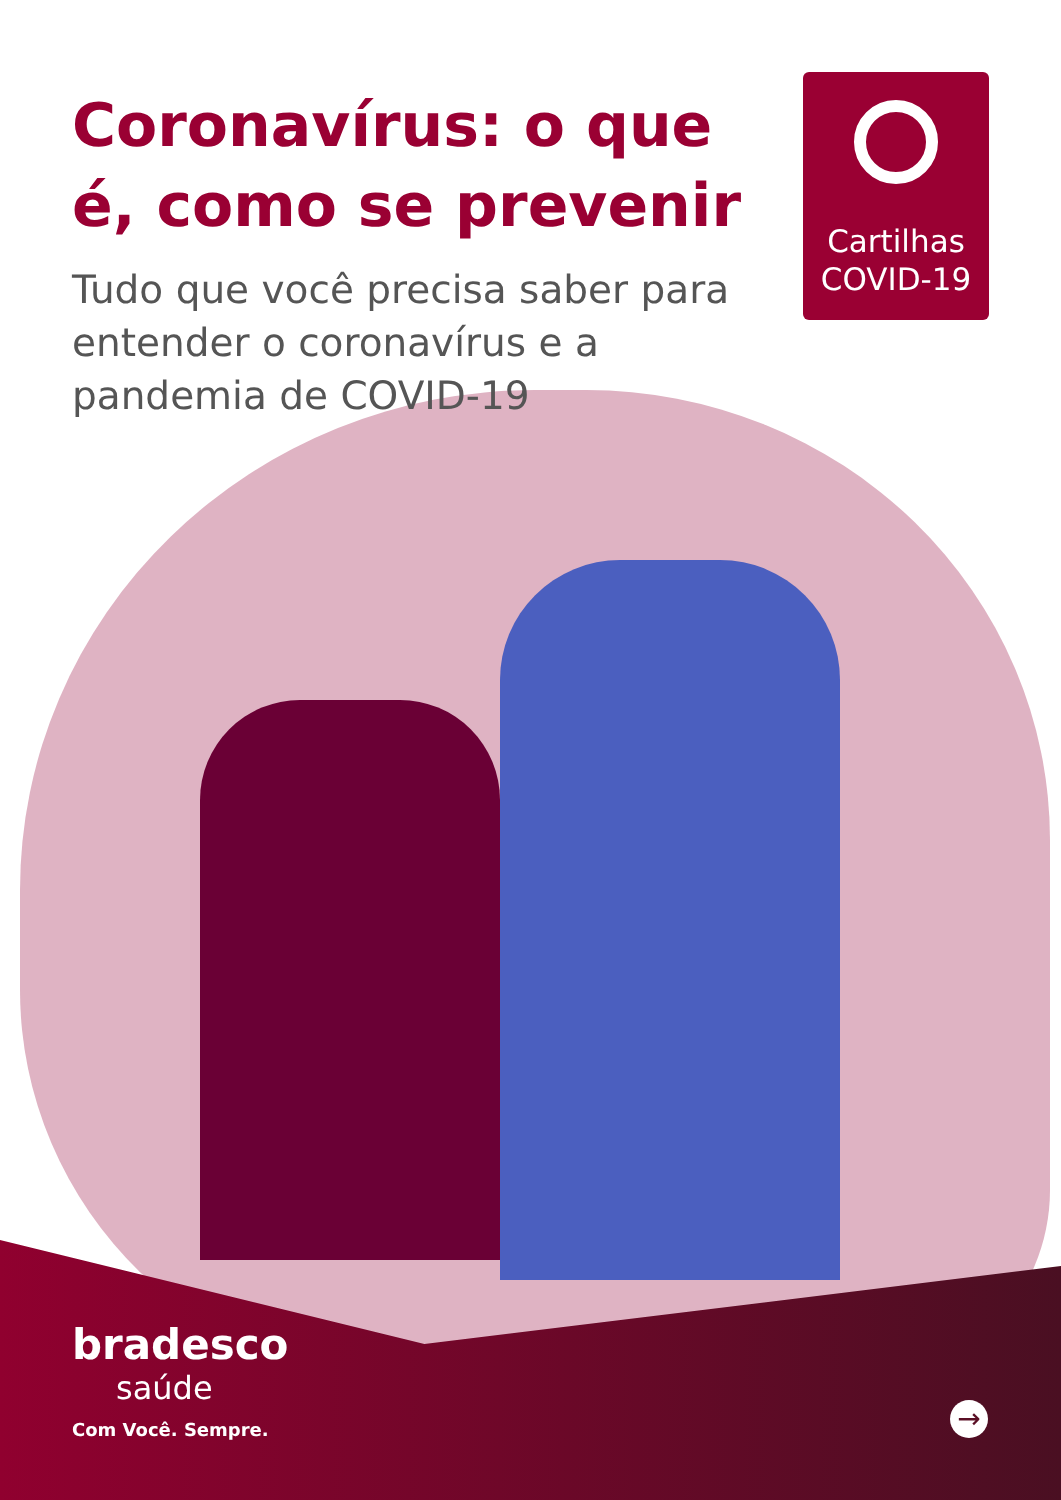Coronavírus: o que é, como se prevenir
Tudo que você precisa saber para entender o coronavírus e a pandemia de COVID-19
Cartilhas
COVID-19
bradesco
saúde
Com Você. Sempre.
→